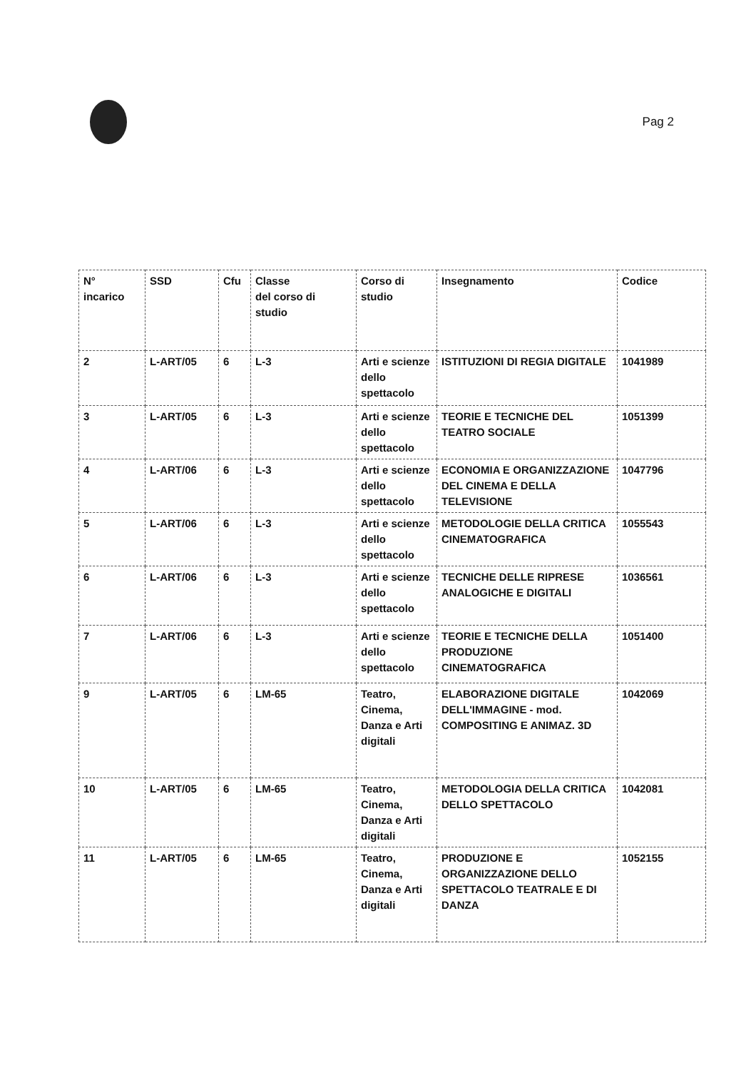Pag 2
| N° incarico | SSD | Cfu | Classe del corso di studio | Corso di studio | Insegnamento | Codice |
| --- | --- | --- | --- | --- | --- | --- |
| 2 | L-ART/05 | 6 | L-3 | Arti e scienze dello spettacolo | ISTITUZIONI DI REGIA DIGITALE | 1041989 |
| 3 | L-ART/05 | 6 | L-3 | Arti e scienze dello spettacolo | TEORIE E TECNICHE DEL TEATRO SOCIALE | 1051399 |
| 4 | L-ART/06 | 6 | L-3 | Arti e scienze dello spettacolo | ECONOMIA E ORGANIZZAZIONE DEL CINEMA E DELLA TELEVISIONE | 1047796 |
| 5 | L-ART/06 | 6 | L-3 | Arti e scienze dello spettacolo | METODOLOGIE DELLA CRITICA CINEMATOGRAFICA | 1055543 |
| 6 | L-ART/06 | 6 | L-3 | Arti e scienze dello spettacolo | TECNICHE DELLE RIPRESE ANALOGICHE E DIGITALI | 1036561 |
| 7 | L-ART/06 | 6 | L-3 | Arti e scienze dello spettacolo | TEORIE E TECNICHE DELLA PRODUZIONE CINEMATOGRAFICA | 1051400 |
| 9 | L-ART/05 | 6 | LM-65 | Teatro, Cinema, Danza e Arti digitali | ELABORAZIONE DIGITALE DELL'IMMAGINE - mod. COMPOSITING E ANIMAZ. 3D | 1042069 |
| 10 | L-ART/05 | 6 | LM-65 | Teatro, Cinema, Danza e Arti digitali | METODOLOGIA DELLA CRITICA DELLO SPETTACOLO | 1042081 |
| 11 | L-ART/05 | 6 | LM-65 | Teatro, Cinema, Danza e Arti digitali | PRODUZIONE E ORGANIZZAZIONE DELLO SPETTACOLO TEATRALE E DI DANZA | 1052155 |